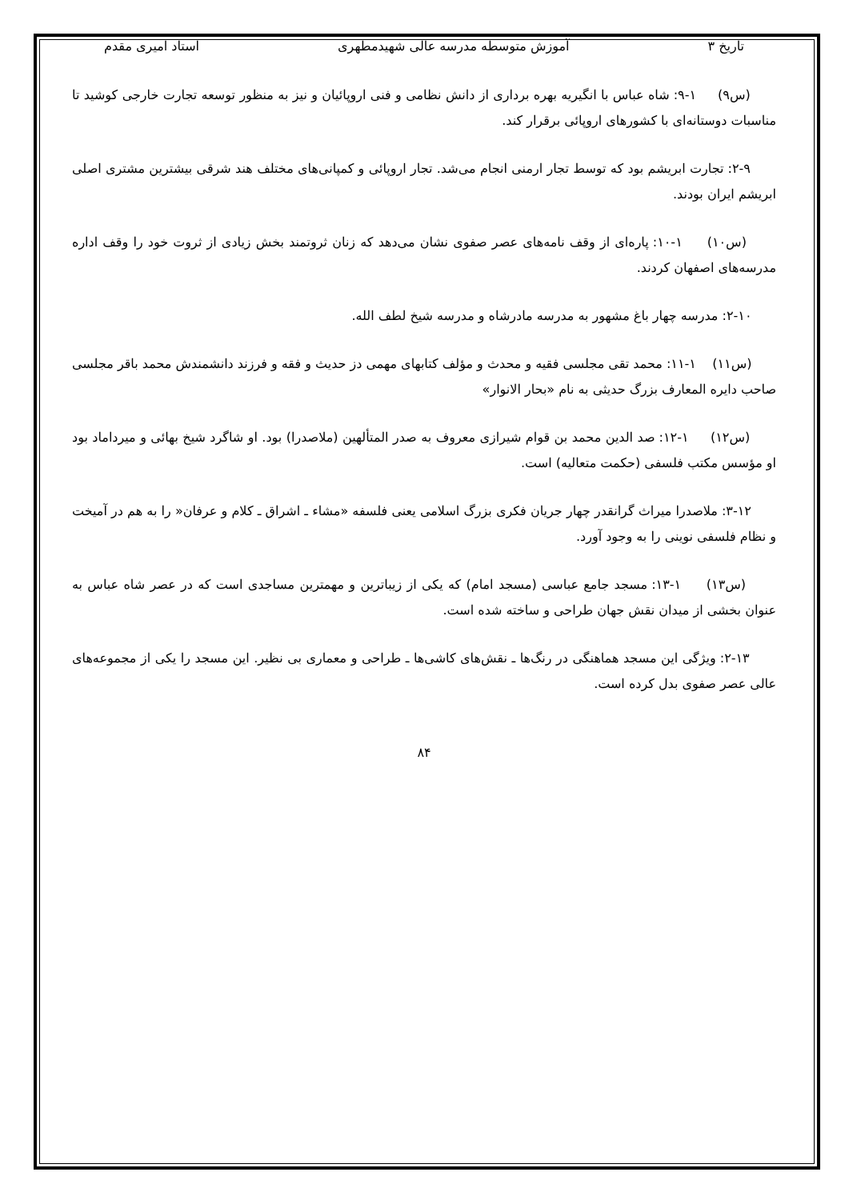تاریخ ۳ آموزش متوسطه مدرسه عالی شهیدمطهری استاد امیری مقدم
(س۹) ۱-۹: شاه عباس با انگیریه بهره برداری از دانش نظامی و فنی اروپائیان و نیز به منظور توسعه تجارت خارجی کوشید تا مناسبات دوستانه‌ای با کشورهای اروپائی برقرار کند.
۲-۹: تجارت ابریشم بود که توسط تجار ارمنی انجام می‌شد. تجار اروپائی و کمپانی‌های مختلف هند شرقی بیشترین مشتری اصلی ابریشم ایران بودند.
(س۱۰) ۱-۱۰: پاره‌ای از وقف نامه‌های عصر صفوی نشان می‌دهد که زنان ثروتمند بخش زیادی از ثروت خود را وقف اداره مدرسه‌های اصفهان کردند.
۲-۱۰: مدرسه چهار باغ مشهور به مدرسه مادرشاه و مدرسه شیخ لطف الله.
(س۱۱) ۱-۱۱: محمد تقی مجلسی فقیه و محدث و مؤلف کتابهای مهمی دز حدیث و فقه و فرزند دانشمندش محمد باقر مجلسی صاحب دایره المعارف بزرگ حدیثی به نام «بحار الانوار»
(س۱۲) ۱-۱۲: صد الدین محمد بن قوام شیرازی معروف به صدر المتألهین (ملاصدرا) بود. او شاگرد شیخ بهائی و میرداماد بود او مؤسس مکتب فلسفی (حکمت متعالیه) است.
۳-۱۲: ملاصدرا میراث گرانقدر چهار جریان فکری بزرگ اسلامی یعنی فلسفه «مشاء ـ اشراق ـ کلام و عرفان« را به هم در آمیخت و نظام فلسفی نوینی را به وجود آورد.
(س۱۳) ۱-۱۳: مسجد جامع عباسی (مسجد امام) که یکی از زیباترین و مهمترین مساجدی است که در عصر شاه عباس به عنوان بخشی از میدان نقش جهان طراحی و ساخته شده است.
۲-۱۳: ویژگی این مسجد هماهنگی در رنگ‌ها ـ نقش‌های کاشی‌ها ـ طراحی و معماری بی نظیر. این مسجد را یکی از مجموعه‌های عالی عصر صفوی بدل کرده است.
۸۴